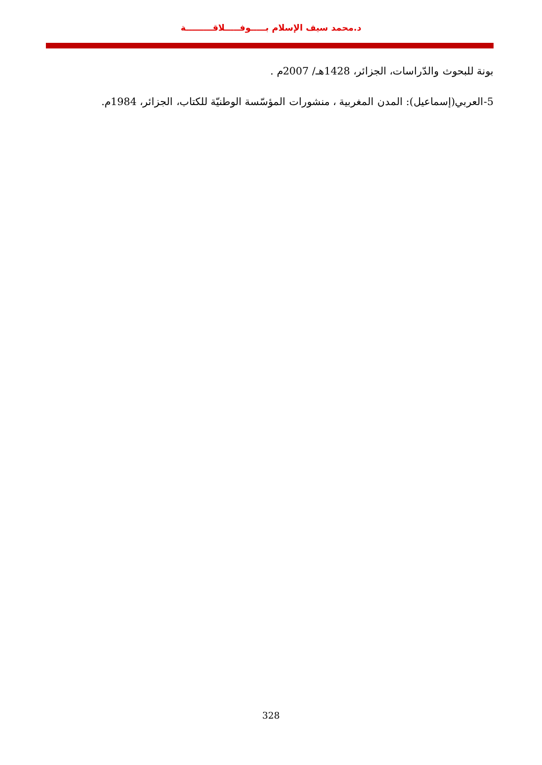د.محمد سيف الإسلام بـــــوفـــــلاقـــــــــة
بونة للبحوث والدّراسات، الجزائر، 1428هـ/ 2007م .
5-العربي(إسماعيل): المدن المغربية ، منشورات المؤسّسة الوطنيّة للكتاب، الجزائر، 1984م.
328